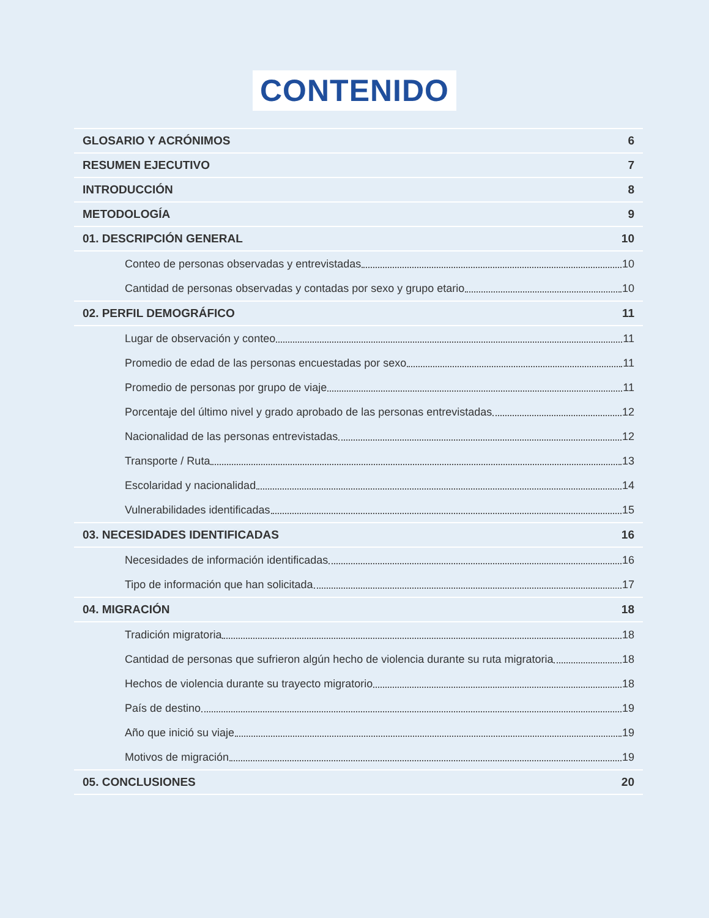CONTENIDO
GLOSARIO Y ACRÓNIMOS 6
RESUMEN EJECUTIVO 7
INTRODUCCIÓN 8
METODOLOGÍA 9
01. DESCRIPCIÓN GENERAL 10
Conteo de personas observadas y entrevistadas 10
Cantidad de personas observadas y contadas por sexo y grupo etario 10
02. PERFIL DEMOGRÁFICO 11
Lugar de observación y conteo 11
Promedio de edad de las personas encuestadas por sexo 11
Promedio de personas por grupo de viaje 11
Porcentaje del último nivel y grado aprobado de las personas entrevistadas 12
Nacionalidad de las personas entrevistadas 12
Transporte / Ruta 13
Escolaridad y nacionalidad 14
Vulnerabilidades identificadas 15
03. NECESIDADES IDENTIFICADAS 16
Necesidades de información identificadas 16
Tipo de información que han solicitada 17
04. MIGRACIÓN 18
Tradición migratoria 18
Cantidad de personas que sufrieron algún hecho de violencia durante su ruta migratoria 18
Hechos de violencia durante su trayecto migratorio 18
País de destino 19
Año que inició su viaje 19
Motivos de migración 19
05. CONCLUSIONES 20